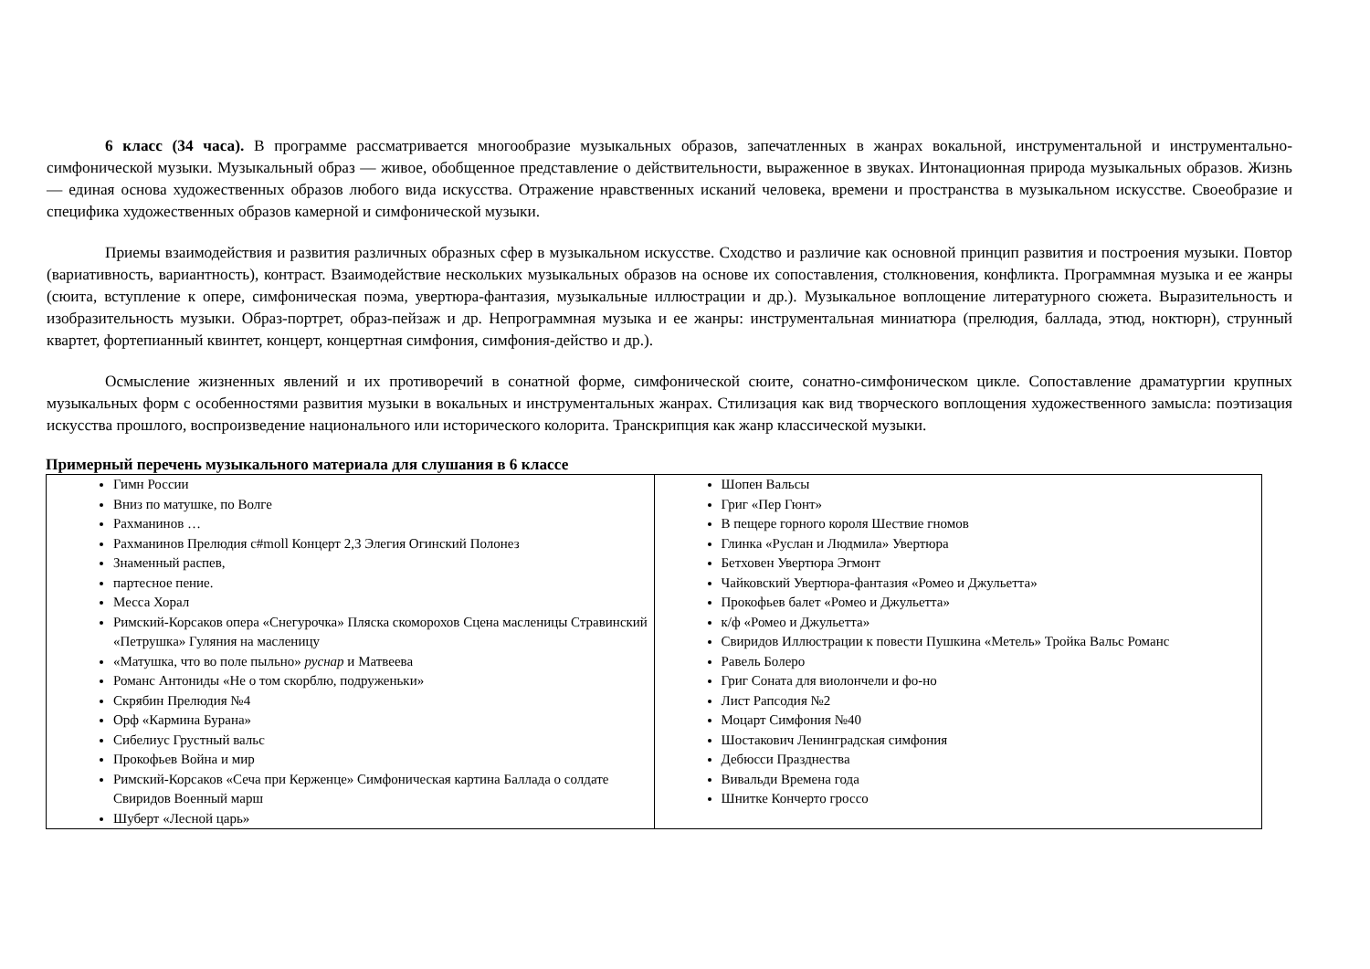6 класс (34 часа). В программе рассматривается многообразие музыкальных образов, запечатленных в жанрах вокальной, инструментальной и инструментально-симфонической музыки. Музыкальный образ — живое, обобщенное представление о действительности, выраженное в звуках. Интонационная природа музыкальных образов. Жизнь — единая основа художественных образов любого вида искусства. Отражение нравственных исканий человека, времени и пространства в музыкальном искусстве. Своеобразие и специфика художественных образов камерной и симфонической музыки.
Приемы взаимодействия и развития различных образных сфер в музыкальном искусстве. Сходство и различие как основной принцип развития и построения музыки. Повтор (вариативность, вариантность), контраст. Взаимодействие нескольких музыкальных образов на основе их сопоставления, столкновения, конфликта. Программная музыка и ее жанры (сюита, вступление к опере, симфоническая поэма, увертюра-фантазия, музыкальные иллюстрации и др.). Музыкальное воплощение литературного сюжета. Выразительность и изобразительность музыки. Образ-портрет, образ-пейзаж и др. Непрограммная музыка и ее жанры: инструментальная миниатюра (прелюдия, баллада, этюд, ноктюрн), струнный квартет, фортепианный квинтет, концерт, концертная симфония, симфония-действо и др.).
Осмысление жизненных явлений и их противоречий в сонатной форме, симфонической сюите, сонатно-симфоническом цикле. Сопоставление драматургии крупных музыкальных форм с особенностями развития музыки в вокальных и инструментальных жанрах. Стилизация как вид творческого воплощения художественного замысла: поэтизация искусства прошлого, воспроизведение национального или исторического колорита. Транскрипция как жанр классической музыки.
Примерный перечень музыкального материала для слушания в 6 классе
| Гимн России Вниз по матушке, по Волге Рахманинов … Рахманинов Прелюдия c#moll Концерт 2,3 Элегия Огинский Полонез Знаменный распев, партесное пение. Месса Хорал Римский-Корсаков опера «Снегурочка» Пляска скоморохов Сцена масленицы Стравинский «Петрушка» Гуляния на масленицу «Матушка, что во поле пыльно» руснар и Матвеева Романс Антониды «Не о том скорблю, подруженьки» Скрябин Прелюдия №4 Орф «Кармина Бурана» Сибелиус Грустный вальс Прокофьев Война и мир Римский-Корсаков «Сеча при Керженце» Симфоническая картина Баллада о солдате Свиридов Военный марш Шуберт «Лесной царь» | Шопен Вальсы Григ «Пер Гюнт» В пещере горного короля Шествие гномов Глинка «Руслан и Людмила» Увертюра Бетховен Увертюра Эгмонт Чайковский Увертюра-фантазия «Ромео и Джульетта» Прокофьев балет «Ромео и Джульетта» к/ф «Ромео и Джульетта» Свиридов Иллюстрации к повести Пушкина «Метель» Тройка Вальс Романс Равель Болеро Григ Соната для виолончели и фо-но Лист Рапсодия №2 Моцарт Симфония №40 Шостакович Ленинградская симфония Дебюсси Празднества Вивальди Времена года Шнитке Кончерто гроссо |